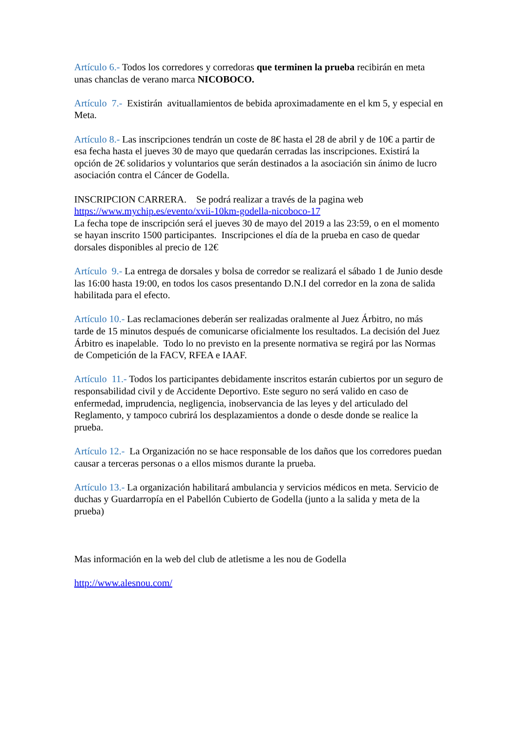Artículo 6.- Todos los corredores y corredoras que terminen la prueba recibirán en meta unas chanclas de verano marca NICOBOCO.
Artículo 7.- Existirán avituallamientos de bebida aproximadamente en el km 5, y especial en Meta.
Artículo 8.- Las inscripciones tendrán un coste de 8€ hasta el 28 de abril y de 10€ a partir de esa fecha hasta el jueves 30 de mayo que quedarán cerradas las inscripciones. Existirá la opción de 2€ solidarios y voluntarios que serán destinados a la asociación sin ánimo de lucro asociación contra el Cáncer de Godella.
INSCRIPCION CARRERA. Se podrá realizar a través de la pagina web
https://www.mychip.es/evento/xvii-10km-godella-nicoboco-17
La fecha tope de inscripción será el jueves 30 de mayo del 2019 a las 23:59, o en el momento se hayan inscrito 1500 participantes. Inscripciones el día de la prueba en caso de quedar dorsales disponibles al precio de 12€
Artículo 9.- La entrega de dorsales y bolsa de corredor se realizará el sábado 1 de Junio desde las 16:00 hasta 19:00, en todos los casos presentando D.N.I del corredor en la zona de salida habilitada para el efecto.
Artículo 10.- Las reclamaciones deberán ser realizadas oralmente al Juez Árbitro, no más tarde de 15 minutos después de comunicarse oficialmente los resultados. La decisión del Juez Árbitro es inapelable. Todo lo no previsto en la presente normativa se regirá por las Normas de Competición de la FACV, RFEA e IAAF.
Artículo 11.- Todos los participantes debidamente inscritos estarán cubiertos por un seguro de responsabilidad civil y de Accidente Deportivo. Este seguro no será valido en caso de enfermedad, imprudencia, negligencia, inobservancia de las leyes y del articulado del Reglamento, y tampoco cubrirá los desplazamientos a donde o desde donde se realice la prueba.
Artículo 12.- La Organización no se hace responsable de los daños que los corredores puedan causar a terceras personas o a ellos mismos durante la prueba.
Artículo 13.- La organización habilitará ambulancia y servicios médicos en meta. Servicio de duchas y Guardarropía en el Pabellón Cubierto de Godella (junto a la salida y meta de la prueba)
Mas información en la web del club de atletisme a les nou de Godella
http://www.alesnou.com/